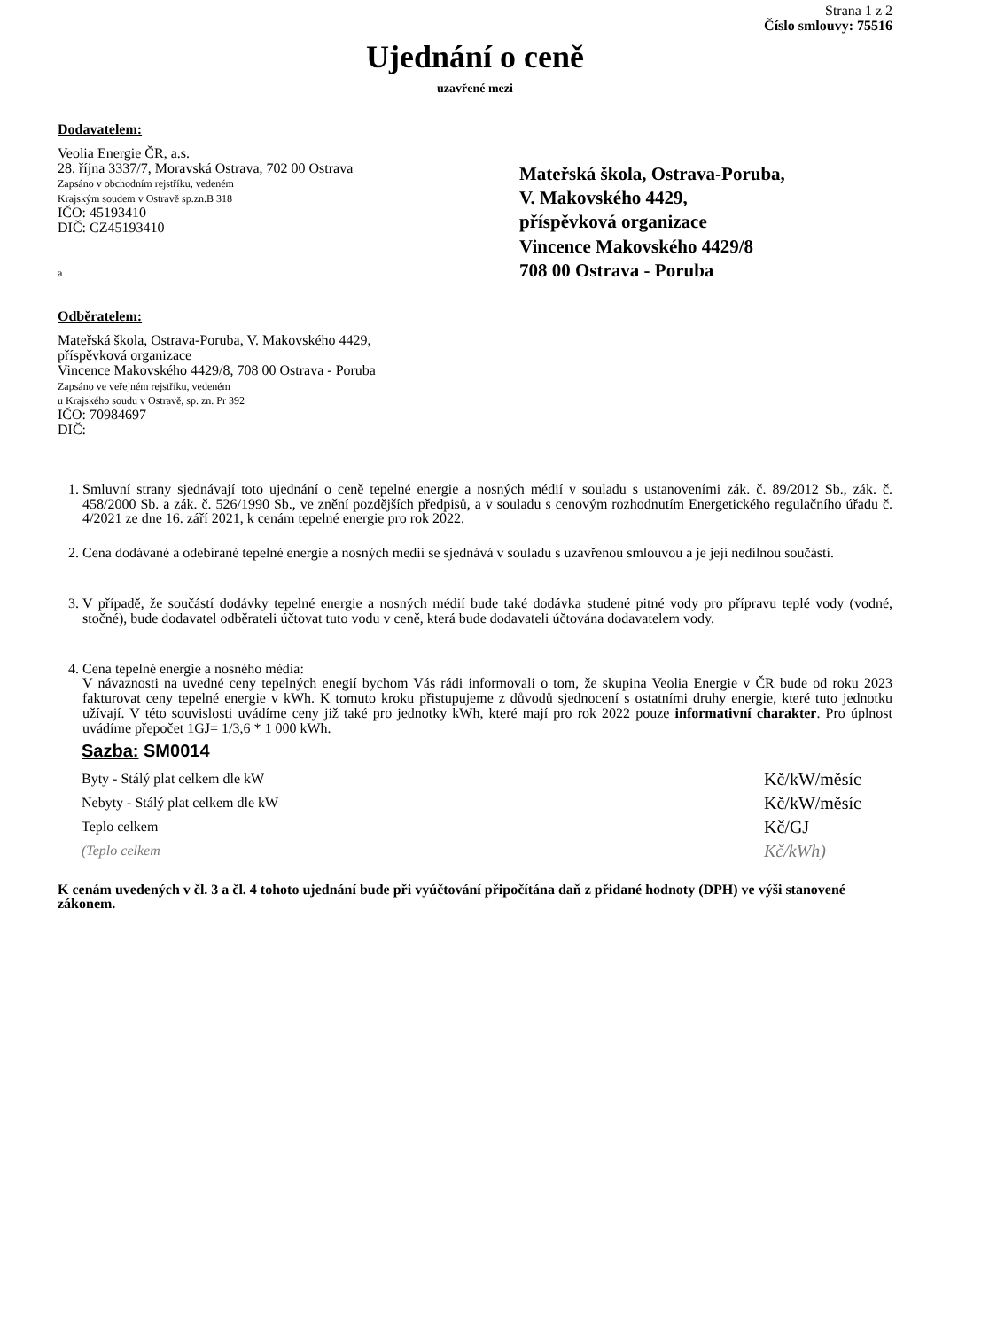Strana 1 z 2
Číslo smlouvy: 75516
Ujednání o ceně
uzavřené mezi
Dodavatelem:
Veolia Energie ČR, a.s.
28. října 3337/7, Moravská Ostrava, 702 00 Ostrava
Zapsáno v obchodním rejstříku, vedeném
Krajským soudem v Ostravě sp.zn.B 318
IČO: 45193410
DIČ: CZ45193410
a
Mateřská škola, Ostrava-Poruba,
V. Makovského 4429,
příspěvková organizace
Vincence Makovského 4429/8
708 00 Ostrava - Poruba
Odběratelem:
Mateřská škola, Ostrava-Poruba, V. Makovského 4429,
příspěvková organizace
Vincence Makovského 4429/8, 708 00 Ostrava - Poruba
Zapsáno ve veřejném rejstříku, vedeném
u Krajského soudu v Ostravě, sp. zn. Pr 392
IČO: 70984697
DIČ:
1. Smluvní strany sjednávají toto ujednání o ceně tepelné energie a nosných médií v souladu s ustanoveními zák. č. 89/2012 Sb., zák. č. 458/2000 Sb. a zák. č. 526/1990 Sb., ve znění pozdějších předpisů, a v souladu s cenovým rozhodnutím Energetického regulačního úřadu č. 4/2021 ze dne 16. září 2021, k cenám tepelné energie pro rok 2022.
2. Cena dodávané a odebírané tepelné energie a nosných medií se sjednává v souladu s uzavřenou smlouvou a je její nedílnou součástí.
3. V případě, že součástí dodávky tepelné energie a nosných médií bude také dodávka studené pitné vody pro přípravu teplé vody (vodné, stočné), bude dodavatel odběrateli účtovat tuto vodu v ceně, která bude dodavateli účtována dodavatelem vody.
4. Cena tepelné energie a nosného média:
V návaznosti na uvedné ceny tepelných enegií bychom Vás rádi informovali o tom, že skupina Veolia Energie v ČR bude od roku 2023 fakturovat ceny tepelné energie v kWh. K tomuto kroku přistupujeme z důvodů sjednocení s ostatními druhy energie, které tuto jednotku užívají. V této souvislosti uvádíme ceny již také pro jednotky kWh, které mají pro rok 2022 pouze informativní charakter. Pro úplnost uvádíme přepočet 1GJ= 1/3,6 * 1 000 kWh.
Sazba: SM0014
| Byty - Stálý plat celkem dle kW | Kč/kW/měsíc |
| Nebyty - Stálý plat celkem dle kW | Kč/kW/měsíc |
| Teplo celkem | Kč/GJ |
| (Teplo celkem | Kč/kWh) |
K cenám uvedených v čl. 3 a čl. 4 tohoto ujednání bude při vyúčtování připočítána daň z přidané hodnoty (DPH) ve výši stanovené zákonem.